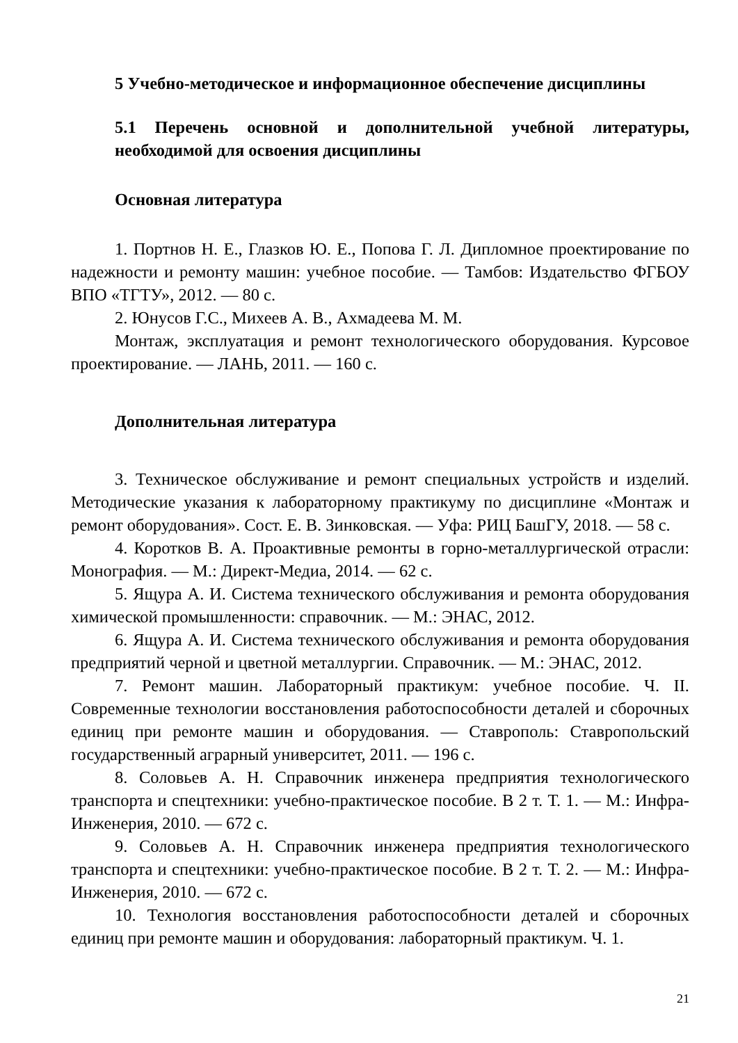5 Учебно-методическое и информационное обеспечение дисциплины
5.1 Перечень основной и дополнительной учебной литературы, необходимой для освоения дисциплины
Основная литература
1. Портнов Н. Е., Глазков Ю. Е., Попова Г. Л. Дипломное проектирование по надежности и ремонту машин: учебное пособие. — Тамбов: Издательство ФГБОУ ВПО «ТГТУ», 2012. — 80 с.
2. Юнусов Г.С., Михеев А. В., Ахмадеева М. М.
Монтаж, эксплуатация и ремонт технологического оборудования. Курсовое проектирование. — ЛАНЬ, 2011. — 160 с.
Дополнительная литература
3. Техническое обслуживание и ремонт специальных устройств и изделий. Методические указания к лабораторному практикуму по дисциплине «Монтаж и ремонт оборудования». Сост. Е. В. Зинковская. — Уфа: РИЦ БашГУ, 2018. — 58 с.
4. Коротков В. А. Проактивные ремонты в горно-металлургической отрасли: Монография. — М.: Директ-Медиа, 2014. — 62 с.
5. Ящура А. И. Система технического обслуживания и ремонта оборудования химической промышленности: справочник. — М.: ЭНАС, 2012.
6. Ящура А. И. Система технического обслуживания и ремонта оборудования предприятий черной и цветной металлургии. Справочник. — М.: ЭНАС, 2012.
7. Ремонт машин. Лабораторный практикум: учебное пособие. Ч. II. Современные технологии восстановления работоспособности деталей и сборочных единиц при ремонте машин и оборудования. — Ставрополь: Ставропольский государственный аграрный университет, 2011. — 196 с.
8. Соловьев А. Н. Справочник инженера предприятия технологического транспорта и спецтехники: учебно-практическое пособие. В 2 т. Т. 1. — М.: Инфра-Инженерия, 2010. — 672 с.
9. Соловьев А. Н. Справочник инженера предприятия технологического транспорта и спецтехники: учебно-практическое пособие. В 2 т. Т. 2. — М.: Инфра-Инженерия, 2010. — 672 с.
10. Технология восстановления работоспособности деталей и сборочных единиц при ремонте машин и оборудования: лабораторный практикум. Ч. 1.
21